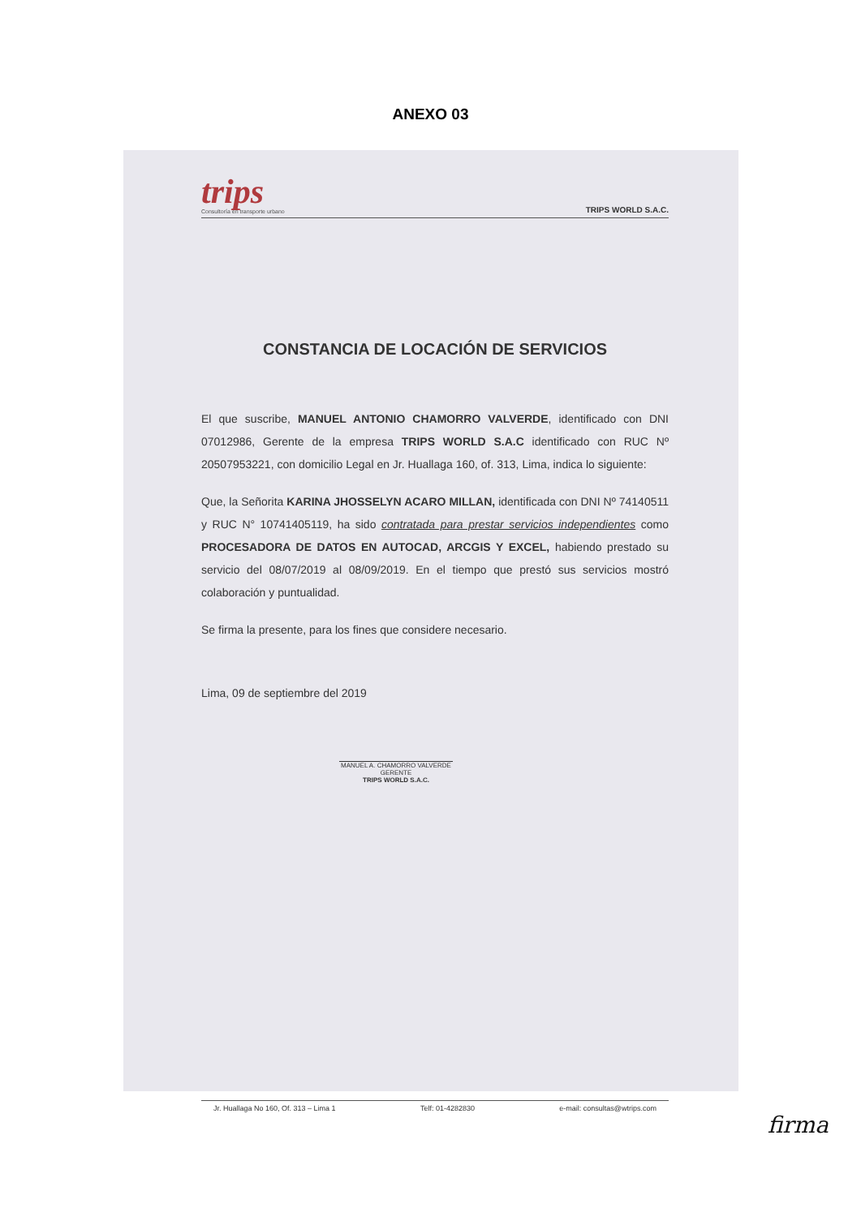ANEXO 03
trips
Consultoría en transporte urbano
TRIPS WORLD S.A.C.
CONSTANCIA DE LOCACIÓN DE SERVICIOS
El que suscribe, MANUEL ANTONIO CHAMORRO VALVERDE, identificado con DNI 07012986, Gerente de la empresa TRIPS WORLD S.A.C identificado con RUC Nº 20507953221, con domicilio Legal en Jr. Huallaga 160, of. 313, Lima, indica lo siguiente:
Que, la Señorita KARINA JHOSSELYN ACARO MILLAN, identificada con DNI Nº 74140511 y RUC N° 10741405119, ha sido contratada para prestar servicios independientes como PROCESADORA DE DATOS EN AUTOCAD, ARCGIS Y EXCEL, habiendo prestado su servicio del 08/07/2019 al 08/09/2019. En el tiempo que prestó sus servicios mostró colaboración y puntualidad.
Se firma la presente, para los fines que considere necesario.
Lima, 09 de septiembre del 2019
MANUEL A. CHAMORRO VALVERDE
GERENTE
TRIPS WORLD S.A.C.
Jr. Huallaga No 160, Of. 313 – Lima 1 Telf: 01-4282830 e-mail: consultas@wtrips.com
firma